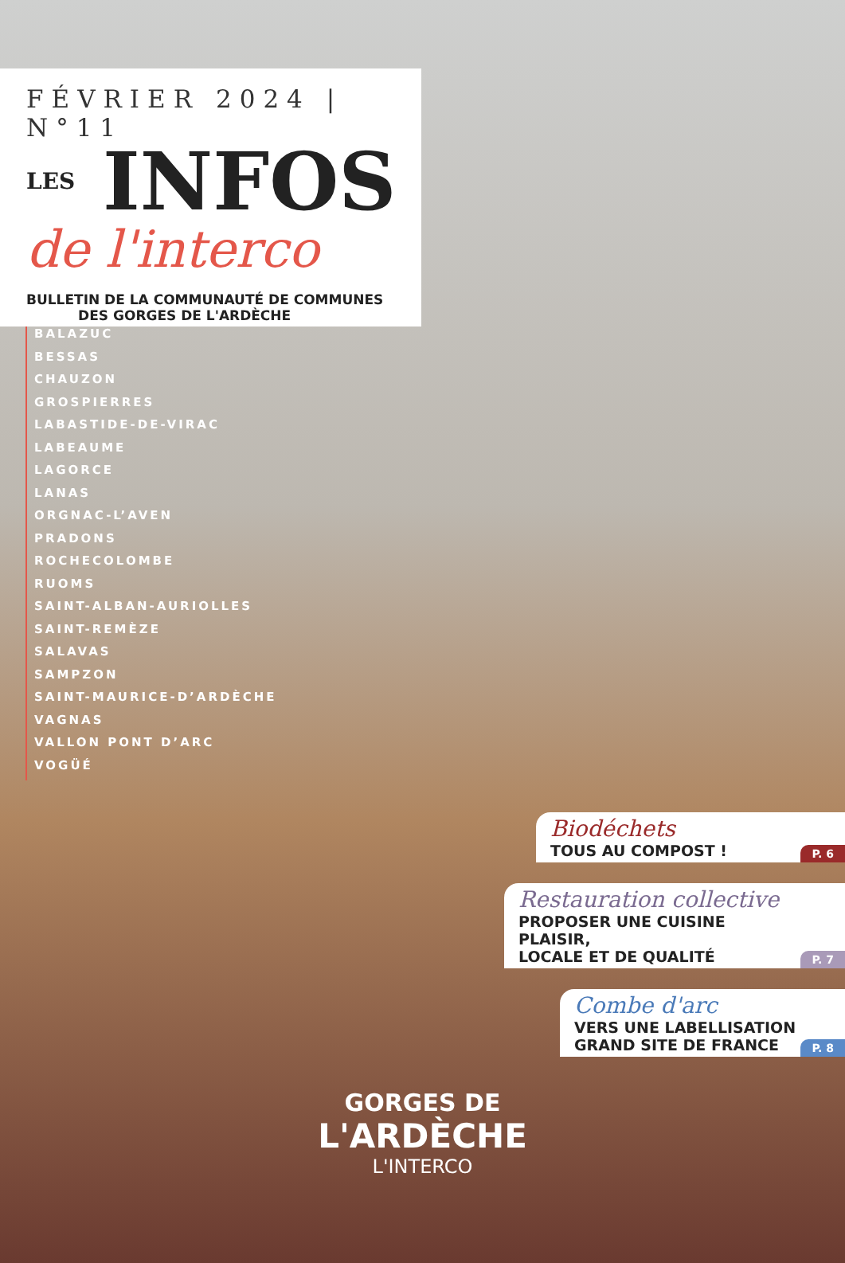FÉVRIER 2024 | N°11
LES INFOS
de l'interco
BULLETIN DE LA COMMUNAUTÉ DE COMMUNES
DES GORGES DE L'ARDÈCHE
BALAZUC
BESSAS
CHAUZON
GROSPIERRES
LABASTIDE-DE-VIRAC
LABEAUME
LAGORCE
LANAS
ORGNAC-L’AVEN
PRADONS
ROCHECOLOMBE
RUOMS
SAINT-ALBAN-AURIOLLES
SAINT-REMÈZE
SALAVAS
SAMPZON
SAINT-MAURICE-D’ARDÈCHE
VAGNAS
VALLON PONT D’ARC
VOGÜÉ
Biodéchets
TOUS AU COMPOST !
P. 6
Restauration collective
PROPOSER UNE CUISINE PLAISIR,
LOCALE ET DE QUALITÉ
P. 7
Combe d'arc
VERS UNE LABELLISATION
GRAND SITE DE FRANCE
P. 8
GORGES DE
L'ARDÈCHE
L'INTERCO